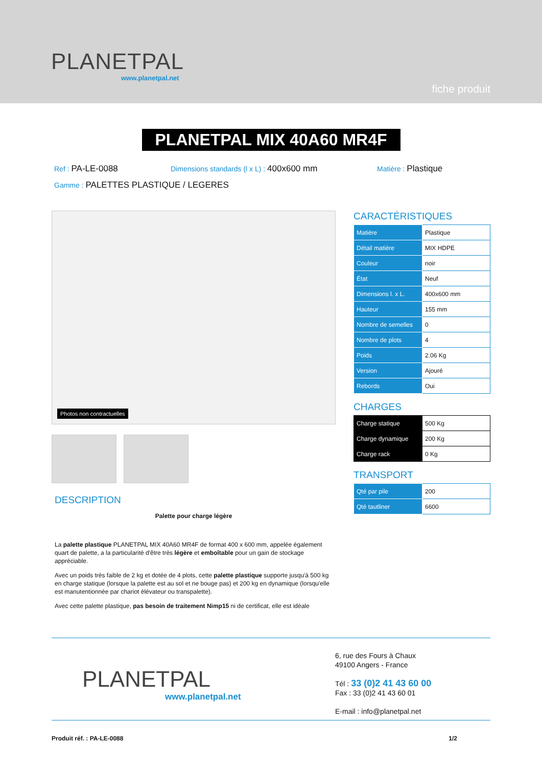PLANETPAL
www.planetpal.net
fiche produit
PLANETPAL MIX 40A60 MR4F
Ref : PA-LE-0088
Dimensions standards (l x L) : 400x600 mm
Matière : Plastique
Gamme : PALETTES PLASTIQUE / LEGERES
Photos non contractuelles
DESCRIPTION
Palette pour charge légère
La palette plastique PLANETPAL MIX 40A60 MR4F de format 400 x 600 mm, appelée également quart de palette, a la particularité d'être très légère et emboîtable pour un gain de stockage appréciable.
Avec un poids très faible de 2 kg et dotée de 4 plots, cette palette plastique supporte jusqu'à 500 kg en charge statique (lorsque la palette est au sol et ne bouge pas) et 200 kg en dynamique (lorsqu'elle est manutentionnée par chariot élévateur ou transpalette).
Avec cette palette plastique, pas besoin de traitement Nimp15 ni de certificat, elle est idéale
CARACTÉRISTIQUES
| Matière | Plastique |
| Détail matière | MIX HDPE |
| Couleur | noir |
| État | Neuf |
| Dimensions l. x L. | 400x600 mm |
| Hauteur | 155 mm |
| Nombre de semelles | 0 |
| Nombre de plots | 4 |
| Poids | 2.06 Kg |
| Version | Ajouré |
| Rebords | Oui |
CHARGES
| Charge statique | 500 Kg |
| Charge dynamique | 200 Kg |
| Charge rack | 0 Kg |
TRANSPORT
| Qté par pile | 200 |
| Qté tautliner | 6600 |
PLANETPAL
www.planetpal.net
6, rue des Fours à Chaux
49100 Angers - France
Tél : 33 (0)2 41 43 60 00
Fax : 33 (0)2 41 43 60 01
E-mail : info@planetpal.net
Produit réf. : PA-LE-0088 1/2